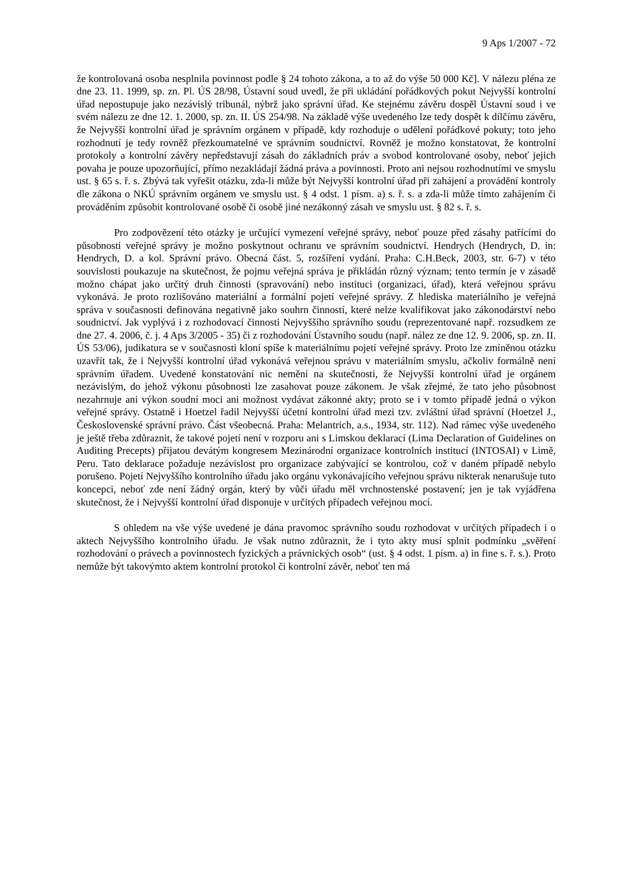9 Aps 1/2007 - 72
že kontrolovaná osoba nesplnila povinnost podle § 24 tohoto zákona, a to až do výše 50 000 Kč]. V nálezu pléna ze dne 23. 11. 1999, sp. zn. Pl. ÚS 28/98, Ústavní soud uvedl, že při ukládání pořádkových pokut Nejvyšší kontrolní úřad nepostupuje jako nezávislý tribunál, nýbrž jako správní úřad. Ke stejnému závěru dospěl Ústavní soud i ve svém nálezu ze dne 12. 1. 2000, sp. zn. II. ÚS 254/98. Na základě výše uvedeného lze tedy dospět k dílčímu závěru, že Nejvyšší kontrolní úřad je správním orgánem v případě, kdy rozhoduje o udělení pořádkové pokuty; toto jeho rozhodnutí je tedy rovněž přezkoumatelné ve správním soudnictví. Rovněž je možno konstatovat, že kontrolní protokoly a kontrolní závěry nepředstavují zásah do základních práv a svobod kontrolované osoby, neboť jejich povaha je pouze upozorňující, přímo nezakládají žádná práva a povinnosti. Proto ani nejsou rozhodnutími ve smyslu ust. § 65 s. ř. s. Zbývá tak vyřešit otázku, zda-li může být Nejvyšší kontrolní úřad při zahájení a provádění kontroly dle zákona o NKÚ správním orgánem ve smyslu ust. § 4 odst. 1 písm. a) s. ř. s. a zda-li může tímto zahájením či prováděním způsobit kontrolované osobě či osobě jiné nezákonný zásah ve smyslu ust. § 82 s. ř. s.
Pro zodpovězení této otázky je určující vymezení veřejné správy, neboť pouze před zásahy patřícími do působnosti veřejné správy je možno poskytnout ochranu ve správním soudnictví. Hendrych (Hendrych, D. in: Hendrych, D. a kol. Správní právo. Obecná část. 5, rozšíření vydání. Praha: C.H.Beck, 2003, str. 6-7) v této souvislosti poukazuje na skutečnost, že pojmu veřejná správa je přikládán různý význam; tento termín je v zásadě možno chápat jako určitý druh činnosti (spravování) nebo instituci (organizaci, úřad), která veřejnou správu vykonává. Je proto rozlišováno materiální a formální pojetí veřejné správy. Z hlediska materiálního je veřejná správa v současnosti definována negativně jako souhrn činností, které nelze kvalifikovat jako zákonodárství nebo soudnictví. Jak vyplývá i z rozhodovací činnosti Nejvyššího správního soudu (reprezentované např. rozsudkem ze dne 27. 4. 2006, č. j. 4 Aps 3/2005 - 35) či z rozhodování Ústavního soudu (např. nález ze dne 12. 9. 2006, sp. zn. II. ÚS 53/06), judikatura se v současnosti kloní spíše k materiálnímu pojetí veřejné správy. Proto lze zmíněnou otázku uzavřít tak, že i Nejvyšší kontrolní úřad vykonává veřejnou správu v materiálním smyslu, ačkoliv formálně není správním úřadem. Uvedené konstatování nic nemění na skutečnosti, že Nejvyšší kontrolní úřad je orgánem nezávislým, do jehož výkonu působnosti lze zasahovat pouze zákonem. Je však zřejmé, že tato jeho působnost nezahrnuje ani výkon soudní moci ani možnost vydávat zákonné akty; proto se i v tomto případě jedná o výkon veřejné správy. Ostatně i Hoetzel řadil Nejvyšší účetní kontrolní úřad mezi tzv. zvláštní úřad správní (Hoetzel J., Československé správní právo. Část všeobecná. Praha: Melantrich, a.s., 1934, str. 112). Nad rámec výše uvedeného je ještě třeba zdůraznit, že takové pojetí není v rozporu ani s Limskou deklarací (Lima Declaration of Guidelines on Auditing Precepts) přijatou devátým kongresem Mezinárodní organizace kontrolních institucí (INTOSAI) v Limě, Peru. Tato deklarace požaduje nezávislost pro organizace zabývající se kontrolou, což v daném případě nebylo porušeno. Pojetí Nejvyššího kontrolního úřadu jako orgánu vykonávajícího veřejnou správu nikterak nenarušuje tuto koncepci, neboť zde není žádný orgán, který by vůči úřadu měl vrchnostenské postavení; jen je tak vyjádřena skutečnost, že i Nejvyšší kontrolní úřad disponuje v určitých případech veřejnou mocí.
S ohledem na vše výše uvedené je dána pravomoc správního soudu rozhodovat v určitých případech i o aktech Nejvyššího kontrolního úřadu. Je však nutno zdůraznit, že i tyto akty musí splnit podmínku „svěření rozhodování o právech a povinnostech fyzických a právnických osob“ (ust. § 4 odst. 1 písm. a) in fine s. ř. s.). Proto nemůže být takovýmto aktem kontrolní protokol či kontrolní závěr, neboť ten má